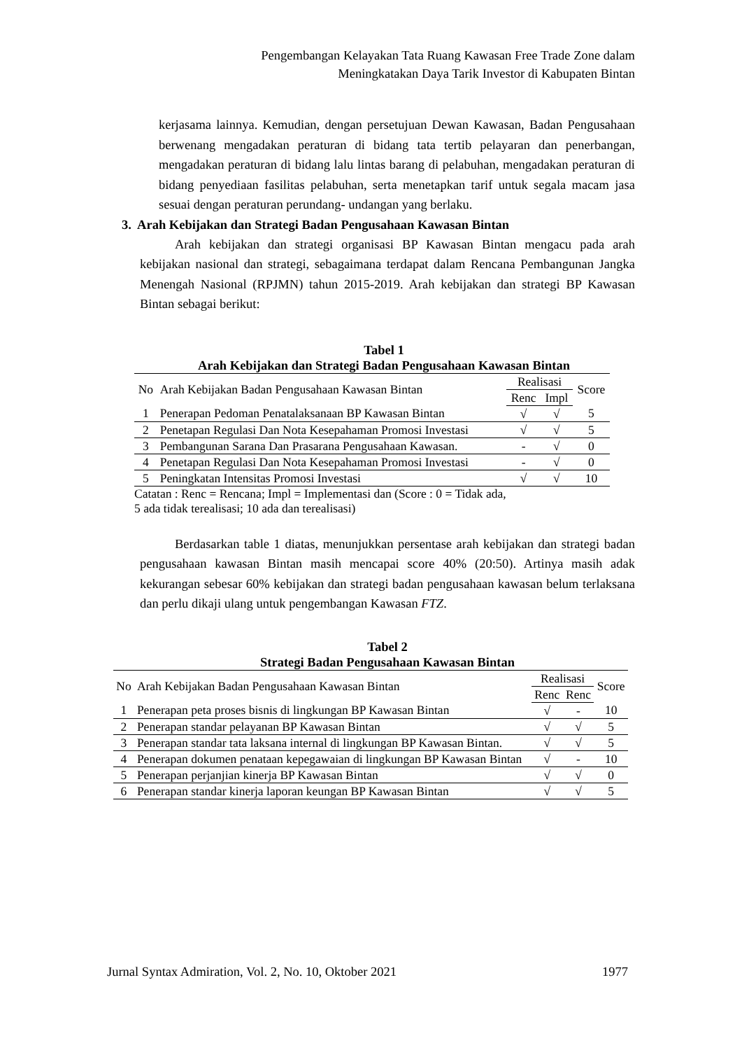Pengembangan Kelayakan Tata Ruang Kawasan Free Trade Zone dalam
Meningkatakan Daya Tarik Investor di Kabupaten Bintan
kerjasama lainnya. Kemudian, dengan persetujuan Dewan Kawasan, Badan Pengusahaan berwenang mengadakan peraturan di bidang tata tertib pelayaran dan penerbangan, mengadakan peraturan di bidang lalu lintas barang di pelabuhan, mengadakan peraturan di bidang penyediaan fasilitas pelabuhan, serta menetapkan tarif untuk segala macam jasa sesuai dengan peraturan perundang- undangan yang berlaku.
3. Arah Kebijakan dan Strategi Badan Pengusahaan Kawasan Bintan
Arah kebijakan dan strategi organisasi BP Kawasan Bintan mengacu pada arah kebijakan nasional dan strategi, sebagaimana terdapat dalam Rencana Pembangunan Jangka Menengah Nasional (RPJMN) tahun 2015-2019. Arah kebijakan dan strategi BP Kawasan Bintan sebagai berikut:
Tabel 1
Arah Kebijakan dan Strategi Badan Pengusahaan Kawasan Bintan
| No | Arah Kebijakan Badan Pengusahaan Kawasan Bintan | Realisasi | | Score |
| | | Renc | Impl | |
| 1 | Penerapan Pedoman Penatalaksanaan BP Kawasan Bintan | √ | √ | 5 |
| 2 | Penetapan Regulasi Dan Nota Kesepahaman Promosi Investasi | √ | √ | 5 |
| 3 | Pembangunan Sarana Dan Prasarana Pengusahaan Kawasan. | - | √ | 0 |
| 4 | Penetapan Regulasi Dan Nota Kesepahaman Promosi Investasi | - | √ | 0 |
| 5 | Peningkatan Intensitas Promosi Investasi | √ | √ | 10 |
Catatan : Renc = Rencana; Impl = Implementasi dan (Score : 0 = Tidak ada,
5 ada tidak terealisasi; 10 ada dan terealisasi)
Berdasarkan table 1 diatas, menunjukkan persentase arah kebijakan dan strategi badan pengusahaan kawasan Bintan masih mencapai score 40% (20:50). Artinya masih adak kekurangan sebesar 60% kebijakan dan strategi badan pengusahaan kawasan belum terlaksana dan perlu dikaji ulang untuk pengembangan Kawasan FTZ.
Tabel 2
Strategi Badan Pengusahaan Kawasan Bintan
| No | Arah Kebijakan Badan Pengusahaan Kawasan Bintan | Realisasi | | Score |
| | | Renc | Renc | |
| 1 | Penerapan peta proses bisnis di lingkungan BP Kawasan Bintan | √ | - | 10 |
| 2 | Penerapan standar pelayanan BP Kawasan Bintan | √ | √ | 5 |
| 3 | Penerapan standar tata laksana internal di lingkungan BP Kawasan Bintan. | √ | √ | 5 |
| 4 | Penerapan dokumen penataan kepegawaian di lingkungan BP Kawasan Bintan | √ | - | 10 |
| 5 | Penerapan perjanjian kinerja BP Kawasan Bintan | √ | √ | 0 |
| 6 | Penerapan standar kinerja laporan keungan BP Kawasan Bintan | √ | √ | 5 |
Jurnal Syntax Admiration, Vol. 2, No. 10, Oktober 2021 1977